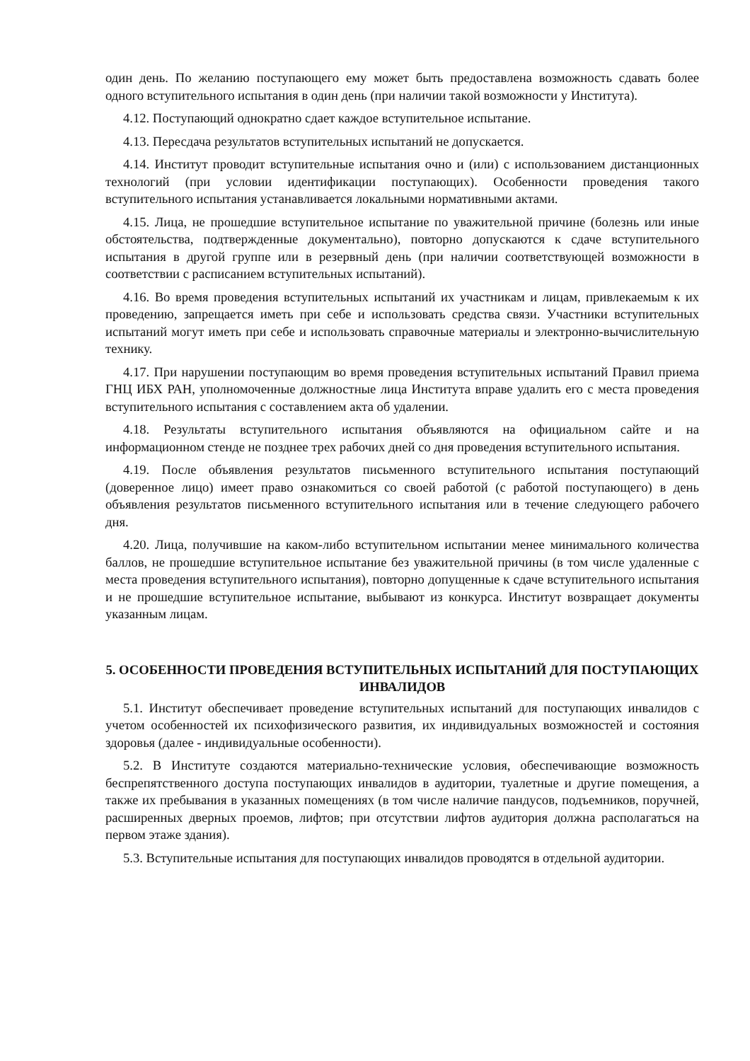один день. По желанию поступающего ему может быть предоставлена возможность сдавать более одного вступительного испытания в один день (при наличии такой возможности у Института).
4.12. Поступающий однократно сдает каждое вступительное испытание.
4.13. Пересдача результатов вступительных испытаний не допускается.
4.14. Институт проводит вступительные испытания очно и (или) с использованием дистанционных технологий (при условии идентификации поступающих). Особенности проведения такого вступительного испытания устанавливается локальными нормативными актами.
4.15. Лица, не прошедшие вступительное испытание по уважительной причине (болезнь или иные обстоятельства, подтвержденные документально), повторно допускаются к сдаче вступительного испытания в другой группе или в резервный день (при наличии соответствующей возможности в соответствии с расписанием вступительных испытаний).
4.16. Во время проведения вступительных испытаний их участникам и лицам, привлекаемым к их проведению, запрещается иметь при себе и использовать средства связи. Участники вступительных испытаний могут иметь при себе и использовать справочные материалы и электронно-вычислительную технику.
4.17. При нарушении поступающим во время проведения вступительных испытаний Правил приема ГНЦ ИБХ РАН, уполномоченные должностные лица Института вправе удалить его с места проведения вступительного испытания с составлением акта об удалении.
4.18. Результаты вступительного испытания объявляются на официальном сайте и на информационном стенде не позднее трех рабочих дней со дня проведения вступительного испытания.
4.19. После объявления результатов письменного вступительного испытания поступающий (доверенное лицо) имеет право ознакомиться со своей работой (с работой поступающего) в день объявления результатов письменного вступительного испытания или в течение следующего рабочего дня.
4.20. Лица, получившие на каком-либо вступительном испытании менее минимального количества баллов, не прошедшие вступительное испытание без уважительной причины (в том числе удаленные с места проведения вступительного испытания), повторно допущенные к сдаче вступительного испытания и не прошедшие вступительное испытание, выбывают из конкурса. Институт возвращает документы указанным лицам.
5. ОСОБЕННОСТИ ПРОВЕДЕНИЯ ВСТУПИТЕЛЬНЫХ ИСПЫТАНИЙ ДЛЯ ПОСТУПАЮЩИХ ИНВАЛИДОВ
5.1. Институт обеспечивает проведение вступительных испытаний для поступающих инвалидов с учетом особенностей их психофизического развития, их индивидуальных возможностей и состояния здоровья (далее - индивидуальные особенности).
5.2. В Институте создаются материально-технические условия, обеспечивающие возможность беспрепятственного доступа поступающих инвалидов в аудитории, туалетные и другие помещения, а также их пребывания в указанных помещениях (в том числе наличие пандусов, подъемников, поручней, расширенных дверных проемов, лифтов; при отсутствии лифтов аудитория должна располагаться на первом этаже здания).
5.3. Вступительные испытания для поступающих инвалидов проводятся в отдельной аудитории.